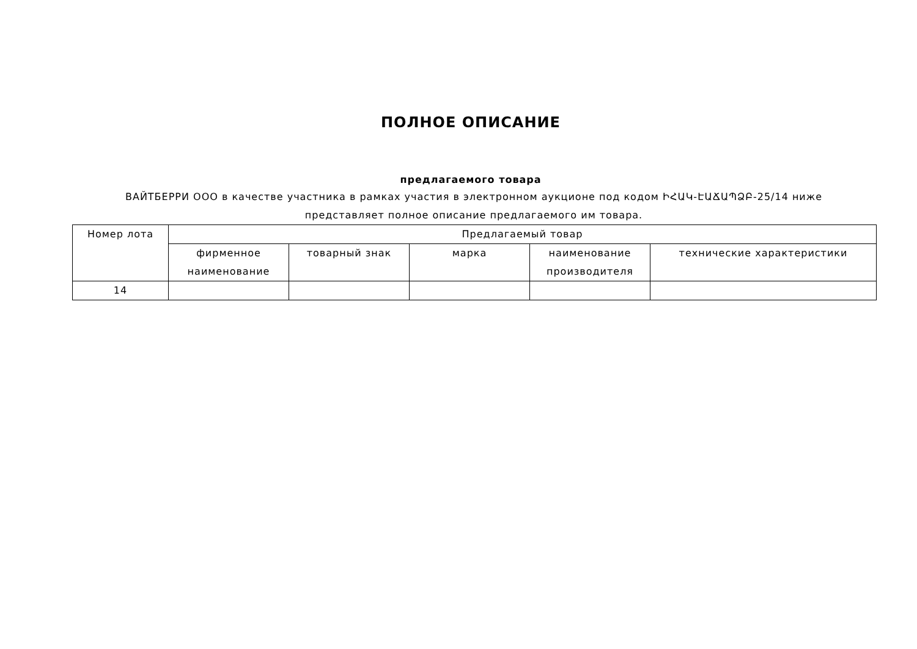ПОЛНОЕ ОПИСАНИЕ
предлагаемого товара
ВАЙТБЕРРИ ООО в качестве участника в рамках участия в электронном аукционе под кодом ԻՀԱԿ-ԷԱՃԱՊՁԲ-25/14 ниже представляет полное описание предлагаемого им товара.
| Номер лота | Предлагаемый товар | | | | |
| --- | --- | --- | --- | --- | --- |
| | фирменное наименование | товарный знак | марка | наименование производителя | технические характеристики |
| 14 | | | | | |